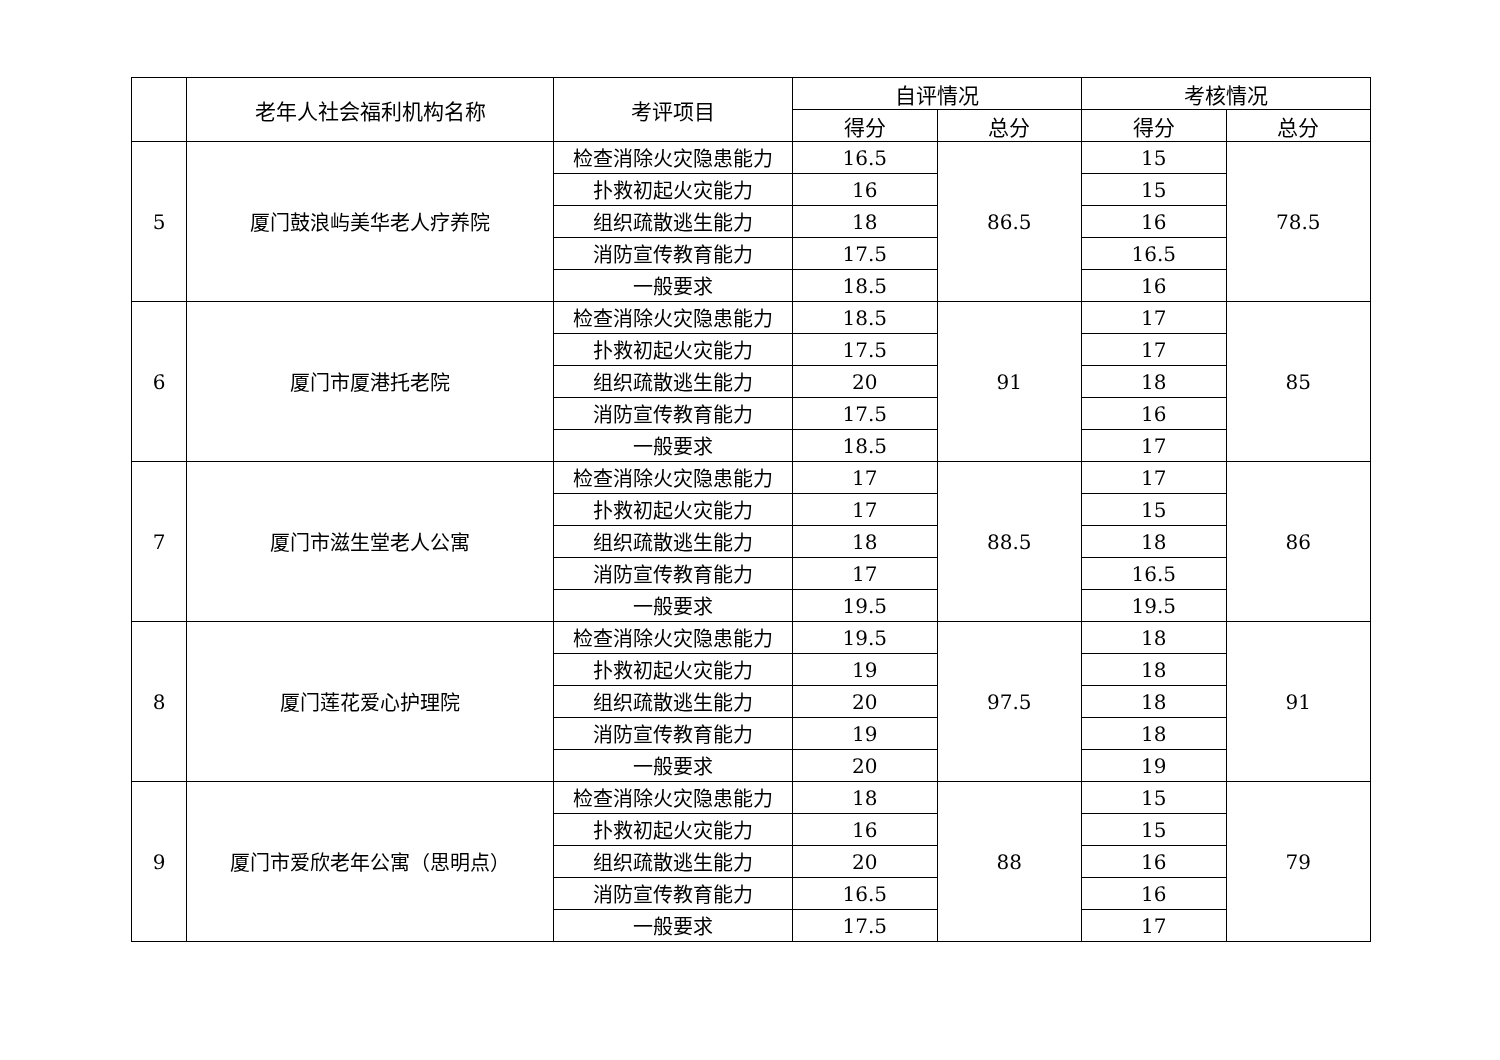| | 老年人社会福利机构名称 | 考评项目 | 自评情况 | | 考核情况 | |
| --- | --- | --- | --- | --- | --- | --- |
| | | | 得分 | 总分 | 得分 | 总分 |
| 5 | 厦门鼓浪屿美华老人疗养院 | 检查消除火灾隐患能力 | 16.5 | 86.5 | 15 | 78.5 |
| | | 扑救初起火灾能力 | 16 | | 15 | |
| | | 组织疏散逃生能力 | 18 | | 16 | |
| | | 消防宣传教育能力 | 17.5 | | 16.5 | |
| | | 一般要求 | 18.5 | | 16 | |
| 6 | 厦门市厦港托老院 | 检查消除火灾隐患能力 | 18.5 | 91 | 17 | 85 |
| | | 扑救初起火灾能力 | 17.5 | | 17 | |
| | | 组织疏散逃生能力 | 20 | | 18 | |
| | | 消防宣传教育能力 | 17.5 | | 16 | |
| | | 一般要求 | 18.5 | | 17 | |
| 7 | 厦门市滋生堂老人公寓 | 检查消除火灾隐患能力 | 17 | 88.5 | 17 | 86 |
| | | 扑救初起火灾能力 | 17 | | 15 | |
| | | 组织疏散逃生能力 | 18 | | 18 | |
| | | 消防宣传教育能力 | 17 | | 16.5 | |
| | | 一般要求 | 19.5 | | 19.5 | |
| 8 | 厦门莲花爱心护理院 | 检查消除火灾隐患能力 | 19.5 | 97.5 | 18 | 91 |
| | | 扑救初起火灾能力 | 19 | | 18 | |
| | | 组织疏散逃生能力 | 20 | | 18 | |
| | | 消防宣传教育能力 | 19 | | 18 | |
| | | 一般要求 | 20 | | 19 | |
| 9 | 厦门市爱欣老年公寓（思明点） | 检查消除火灾隐患能力 | 18 | 88 | 15 | 79 |
| | | 扑救初起火灾能力 | 16 | | 15 | |
| | | 组织疏散逃生能力 | 20 | | 16 | |
| | | 消防宣传教育能力 | 16.5 | | 16 | |
| | | 一般要求 | 17.5 | | 17 | |